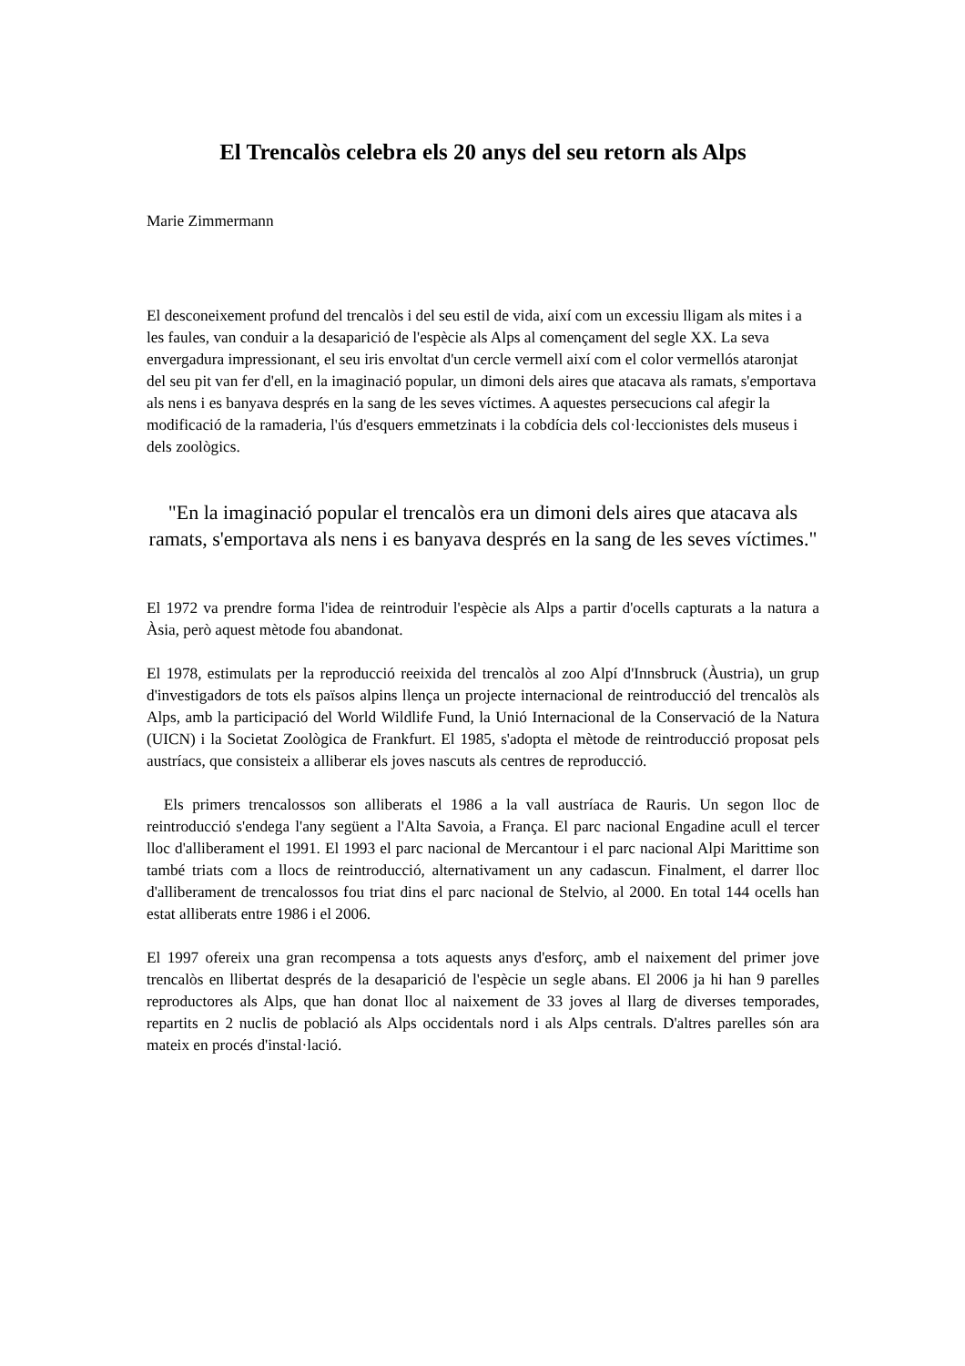El Trencalòs celebra els 20 anys del seu retorn als Alps
Marie Zimmermann
El desconeixement profund del trencalòs i del seu estil de vida, així com un excessiu lligam als mites i a les faules, van conduir a la desaparició de l'espècie als Alps al començament del segle XX. La seva envergadura impressionant, el seu iris envoltat d'un cercle vermell així com el color vermellós ataronjat del seu pit van fer d'ell, en la imaginació popular, un dimoni dels aires que atacava als ramats, s'emportava als nens i es banyava després en la sang de les seves víctimes. A aquestes persecucions cal afegir la modificació de la ramaderia, l'ús d'esquers emmetzinats i la cobdícia dels col·leccionistes dels museus i dels zoològics.
"En la imaginació popular el trencalòs era un dimoni dels aires que atacava als ramats, s'emportava als nens i es banyava després en la sang de les seves víctimes."
El 1972 va prendre forma l'idea de reintroduir l'espècie als Alps a partir d'ocells capturats a la natura a Àsia, però aquest mètode fou abandonat.
El 1978, estimulats per la reproducció reeixida del trencalòs al zoo Alpí d'Innsbruck (Àustria), un grup d'investigadors de tots els països alpins llença un projecte internacional de reintroducció del trencalòs als Alps, amb la participació del World Wildlife Fund, la Unió Internacional de la Conservació de la Natura (UICN) i la Societat Zoològica de Frankfurt. El 1985, s'adopta el mètode de reintroducció proposat pels austríacs, que consisteix a alliberar els joves nascuts als centres de reproducció.
Els primers trencalossos son alliberats el 1986 a la vall austríaca de Rauris. Un segon lloc de reintroducció s'endega l'any següent a l'Alta Savoia, a França. El parc nacional Engadine acull el tercer lloc d'alliberament el 1991. El 1993 el parc nacional de Mercantour i el parc nacional Alpi Marittime son també triats com a llocs de reintroducció, alternativament un any cadascun. Finalment, el darrer lloc d'alliberament de trencalossos fou triat dins el parc nacional de Stelvio, al 2000. En total 144 ocells han estat alliberats entre 1986 i el 2006.
El 1997 ofereix una gran recompensa a tots aquests anys d'esforç, amb el naixement del primer jove trencalòs en llibertat després de la desaparició de l'espècie un segle abans. El 2006 ja hi han 9 parelles reproductores als Alps, que han donat lloc al naixement de 33 joves al llarg de diverses temporades, repartits en 2 nuclis de població als Alps occidentals nord i als Alps centrals. D'altres parelles són ara mateix en procés d'instal·lació.